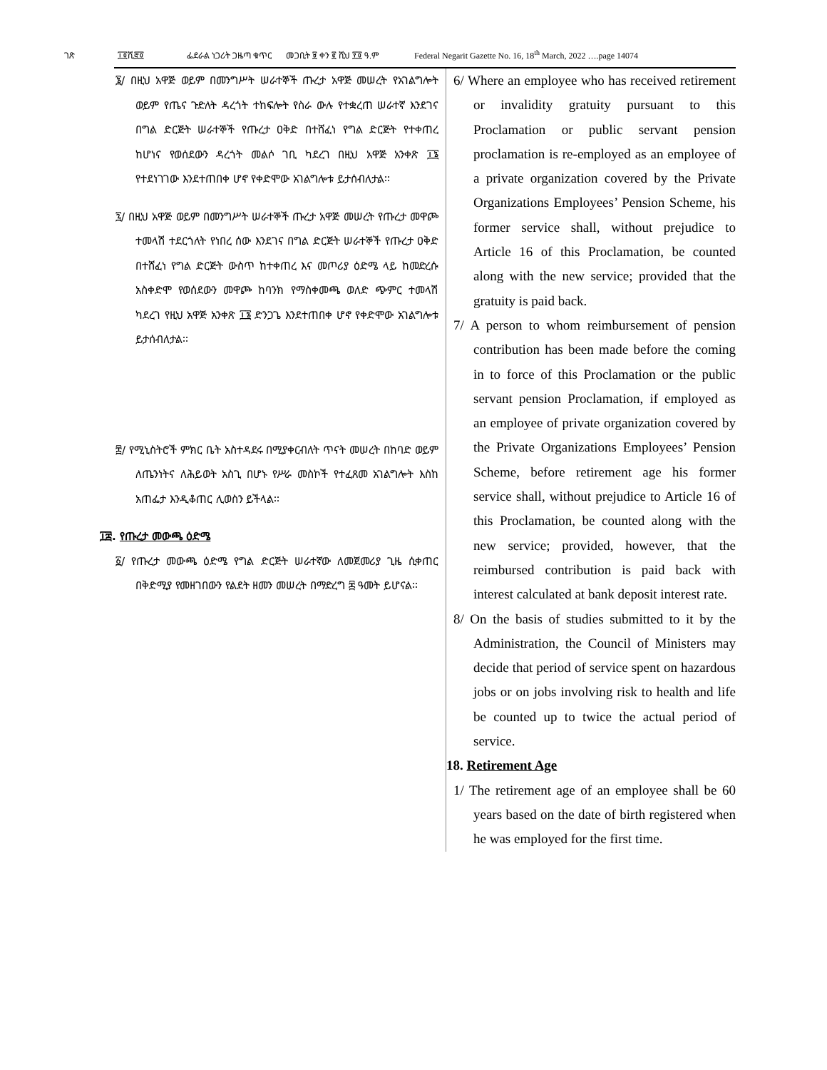ገጽ ፲፬ሺ፸፬ ፌደራል ነጋሪት ጋዜጣ ቁጥር መጋቢት ፱ ቀን ፪ ሺህ ፻፬ ዓ.ም Federal Negarit Gazette No. 16, 18<sup>th</sup> March, 2022 ….page 14074
፮/ በዚህ አዋጅ ወይም በመንግሥት ሠራተኞች ጡረታ አዋጅ መሠረት የአገልግሎት ወይም የጤና ጉድለት ዳረጎት ተከፍሎት የስራ ውሉ የተቋረጠ ሠራተኛ እንደገና በግል ድርጅት ሠራተኞች የጡረታ ዐቅድ በተሸፈነ የግል ድርጅት የተቀጠረ ከሆነና የወሰደውን ዳረጎት መልሶ ገቢ ካደረገ በዚህ አዋጅ አንቀጽ ፲፮ የተደነገገው እንደተጠበቀ ሆኖ የቀድሞው አገልግሎቱ ይታሰብለታል፡፡
፯/ በዚህ አዋጅ ወይም በመንግሥት ሠራተኞች ጡረታ አዋጅ መሠረት የጡረታ መዋጮ ተመላሽ ተደርጎለት የነበረ ሰው እንደገና በግል ድርጅት ሠራተኞች የጡረታ ዐቅድ በተሸፈነ የግል ድርጅት ውስጥ ከተቀጠረ እና መጦሪያ ዕድሜ ላይ ከመድረሱ አስቀድሞ የወሰደውን መዋጮ ከባንክ የማስቀመጫ ወለድ ጭምር ተመላሽ ካደረገ የዚህ አዋጅ አንቀጽ ፲፮ ድንጋጌ እንደተጠበቀ ሆኖ የቀድሞው አገልግሎቱ ይታሰብለታል፡፡
፰/ የሚኒስትሮች ምክር ቤት አስተዳደሩ በሚያቀርብለት ጥናት መሠረት በከባድ ወይም ለጤንነትና ለሕይወት አስጊ በሆኑ የሥራ መስኮች የተፈጸመ አገልግሎት እስከ አጠፌታ እንዲቆጠር ሊወስን ይችላል፡፡
፲፰. የጡረታ መውጫ ዕድሜ
፩/ የጡረታ መውጫ ዕድሜ የግል ድርጅት ሠራተኛው ለመጀመሪያ ጊዜ ሲቀጠር በቅድሚያ የመዘገበውን የልደት ዘመን መሠረት በማድረግ ፷ ዓመት ይሆናል፡፡
6/ Where an employee who has received retirement or invalidity gratuity pursuant to this Proclamation or public servant pension proclamation is re-employed as an employee of a private organization covered by the Private Organizations Employees’ Pension Scheme, his former service shall, without prejudice to Article 16 of this Proclamation, be counted along with the new service; provided that the gratuity is paid back.
7/ A person to whom reimbursement of pension contribution has been made before the coming in to force of this Proclamation or the public servant pension Proclamation, if employed as an employee of private organization covered by the Private Organizations Employees’ Pension Scheme, before retirement age his former service shall, without prejudice to Article 16 of this Proclamation, be counted along with the new service; provided, however, that the reimbursed contribution is paid back with interest calculated at bank deposit interest rate.
8/ On the basis of studies submitted to it by the Administration, the Council of Ministers may decide that period of service spent on hazardous jobs or on jobs involving risk to health and life be counted up to twice the actual period of service.
18. Retirement Age
1/ The retirement age of an employee shall be 60 years based on the date of birth registered when he was employed for the first time.